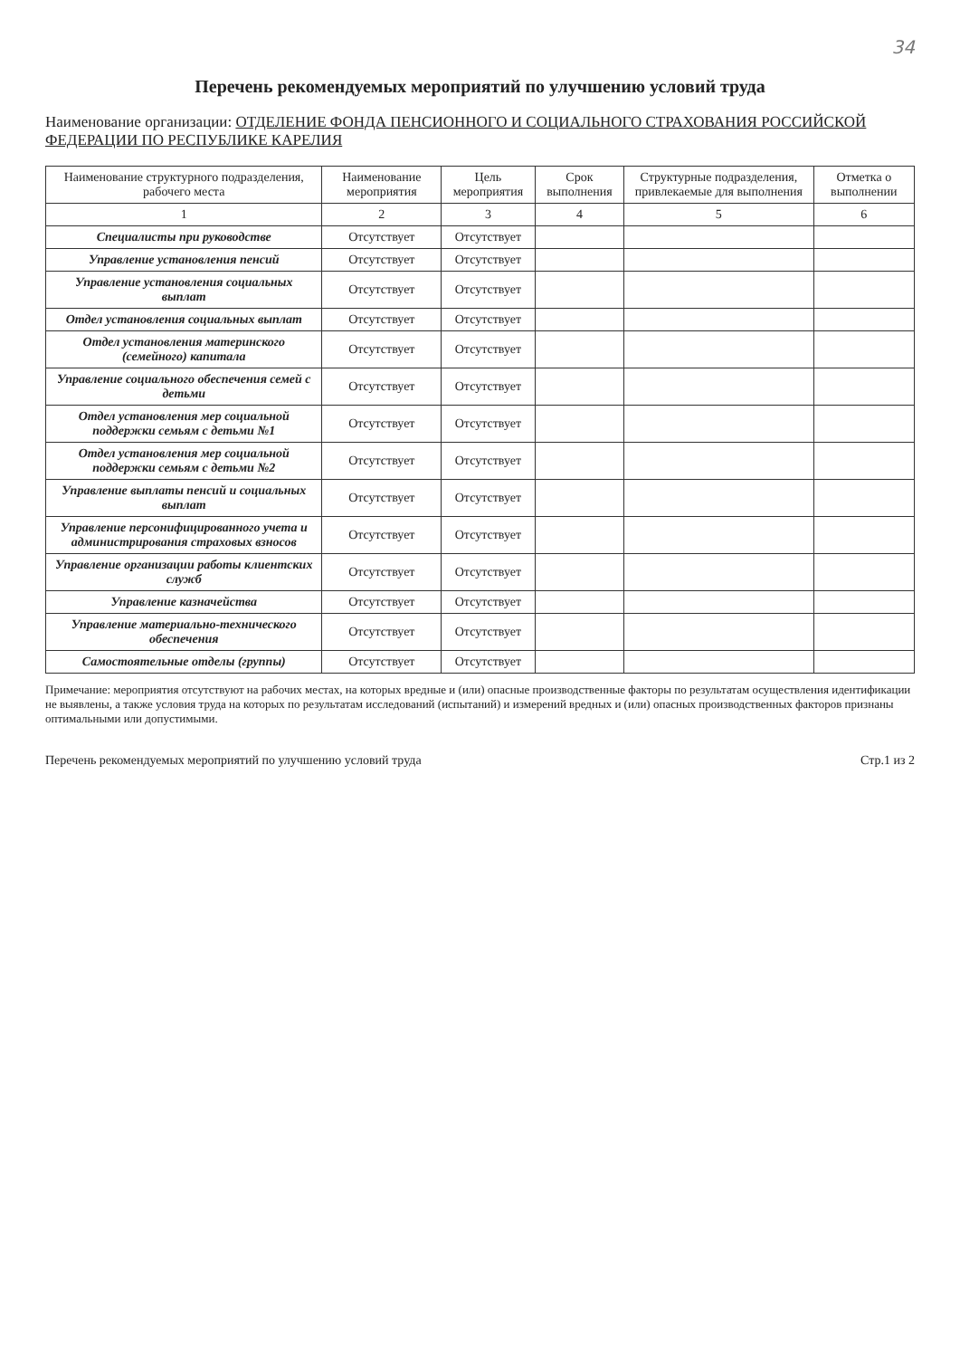34
Перечень рекомендуемых мероприятий по улучшению условий труда
Наименование организации: ОТДЕЛЕНИЕ ФОНДА ПЕНСИОННОГО И СОЦИАЛЬНОГО СТРАХОВАНИЯ РОССИЙСКОЙ ФЕДЕРАЦИИ ПО РЕСПУБЛИКЕ КАРЕЛИЯ
| Наименование структурного подразделения, рабочего места | Наименование мероприятия | Цель мероприятия | Срок выполнения | Структурные подразделения, привлекаемые для выполнения | Отметка о выполнении |
| --- | --- | --- | --- | --- | --- |
| 1 | 2 | 3 | 4 | 5 | 6 |
| Специалисты при руководстве | Отсутствует | Отсутствует | | | |
| Управление установления пенсий | Отсутствует | Отсутствует | | | |
| Управление установления социальных выплат | Отсутствует | Отсутствует | | | |
| Отдел установления социальных выплат | Отсутствует | Отсутствует | | | |
| Отдел установления материнского (семейного) капитала | Отсутствует | Отсутствует | | | |
| Управление социального обеспечения семей с детьми | Отсутствует | Отсутствует | | | |
| Отдел установления мер социальной поддержки семьям с детьми №1 | Отсутствует | Отсутствует | | | |
| Отдел установления мер социальной поддержки семьям с детьми №2 | Отсутствует | Отсутствует | | | |
| Управление выплаты пенсий и социальных выплат | Отсутствует | Отсутствует | | | |
| Управление персонифицированного учета и администрирования страховых взносов | Отсутствует | Отсутствует | | | |
| Управление организации работы клиентских служб | Отсутствует | Отсутствует | | | |
| Управление казначейства | Отсутствует | Отсутствует | | | |
| Управление материально-технического обеспечения | Отсутствует | Отсутствует | | | |
| Самостоятельные отделы (группы) | Отсутствует | Отсутствует | | | |
Примечание: мероприятия отсутствуют на рабочих местах, на которых вредные и (или) опасные производственные факторы по результатам осуществления идентификации не выявлены, а также условия труда на которых по результатам исследований (испытаний) и измерений вредных и (или) опасных производственных факторов признаны оптимальными или допустимыми.
Перечень рекомендуемых мероприятий по улучшению условий труда Стр.1 из 2